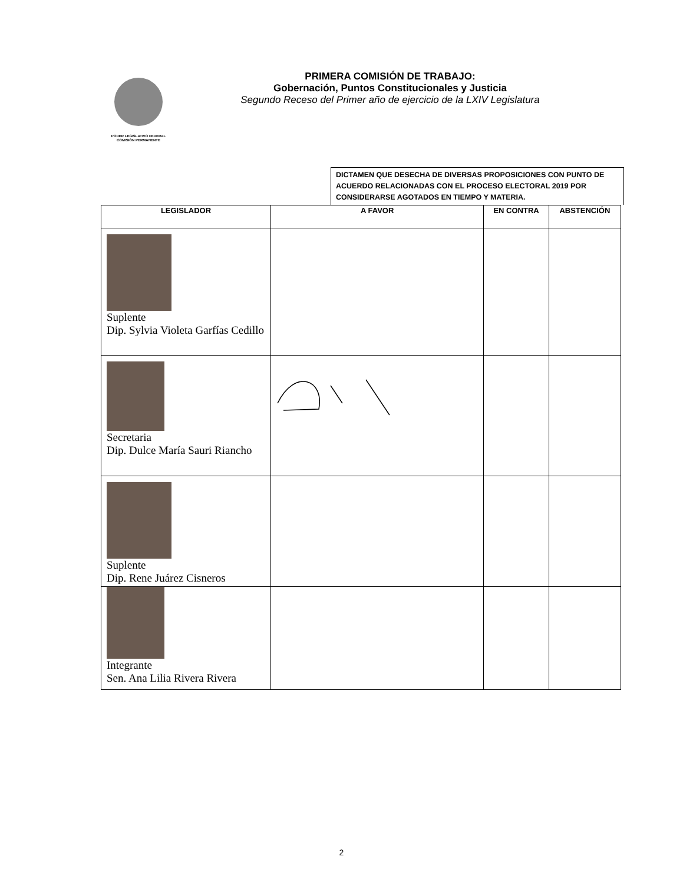PODER LEGISLATIVO FEDERAL
COMISIÓN PERMANENTE
PRIMERA COMISIÓN DE TRABAJO:
Gobernación, Puntos Constitucionales y Justicia
Segundo Receso del Primer año de ejercicio de la LXIV Legislatura
DICTAMEN QUE DESECHA DE DIVERSAS PROPOSICIONES CON PUNTO DE ACUERDO RELACIONADAS CON EL PROCESO ELECTORAL 2019 POR CONSIDERARSE AGOTADOS EN TIEMPO Y MATERIA.
| LEGISLADOR | A FAVOR | EN CONTRA | ABSTENCIÓN |
| --- | --- | --- | --- |
| Suplente Dip. Sylvia Violeta Garfías Cedillo | | | |
| Secretaria Dip. Dulce María Sauri Riancho | | | |
| Suplente Dip. Rene Juárez Cisneros | | | |
| Integrante Sen. Ana Lilia Rivera Rivera | | | |
2